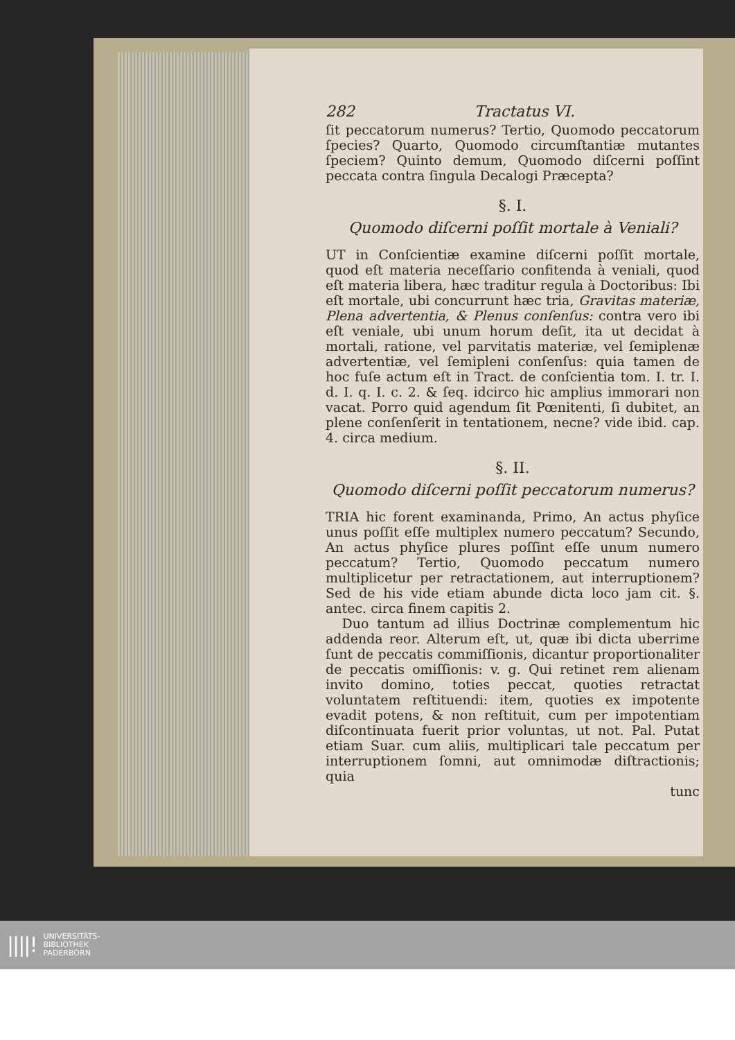282 Tractatus VI.
ſit peccatorum numerus? Tertio, Quomodo peccatorum ſpecies? Quarto, Quomodo circumſtantiæ mutantes ſpeciem? Quinto demum, Quomodo diſcerni poſſint peccata contra ſingula Decalogi Præcepta?
§. I.
Quomodo diſcerni poſſit mortale à Veniali?
UT in Conſcientiæ examine diſcerni poſſit mortale, quod eſt materia neceſſario confitenda à veniali, quod eſt materia libera, hæc traditur regula à Doctoribus: Ibi eſt mortale, ubi concurrunt hæc tria, Gravitas materiæ, Plena advertentia, & Plenus conſenſus: contra vero ibi eſt veniale, ubi unum horum deſit, ita ut decidat à mortali, ratione, vel parvitatis materiæ, vel ſemiplenæ advertentiæ, vel ſemipleni conſenſus: quia tamen de hoc fuſe actum eſt in Tract. de conſcientia tom. I. tr. I. d. I. q. I. c. 2. & ſeq. idcirco hic amplius immorari non vacat. Porro quid agendum ſit Pœnitenti, ſi dubitet, an plene conſenſerit in tentationem, necne? vide ibid. cap. 4. circa medium.
§. II.
Quomodo diſcerni poſſit peccatorum numerus?
TRIA hic forent examinanda, Primo, An actus phyſice unus poſſit eſſe multiplex numero peccatum? Secundo, An actus phyſice plures poſſint eſſe unum numero peccatum? Tertio, Quomodo peccatum numero multiplicetur per retractationem, aut interruptionem? Sed de his vide etiam abunde dicta loco jam cit. §. antec. circa finem capitis 2.
Duo tantum ad illius Doctrinæ complementum hic addenda reor. Alterum eſt, ut, quæ ibi dicta uberrime ſunt de peccatis commiſſionis, dicantur proportionaliter de peccatis omiſſionis: v. g. Qui retinet rem alienam invito domino, toties peccat, quoties retractat voluntatem reſtituendi: item, quoties ex impotente evadit potens, & non reſtituit, cum per impotentiam diſcontinuata fuerit prior voluntas, ut not. Pal. Putat etiam Suar. cum aliis, multiplicari tale peccatum per interruptionem ſomni, aut omnimodæ diſtractionis; quia
tunc
||||! UNIVERSITÄTS-
BIBLIOTHEK
PADERBORN